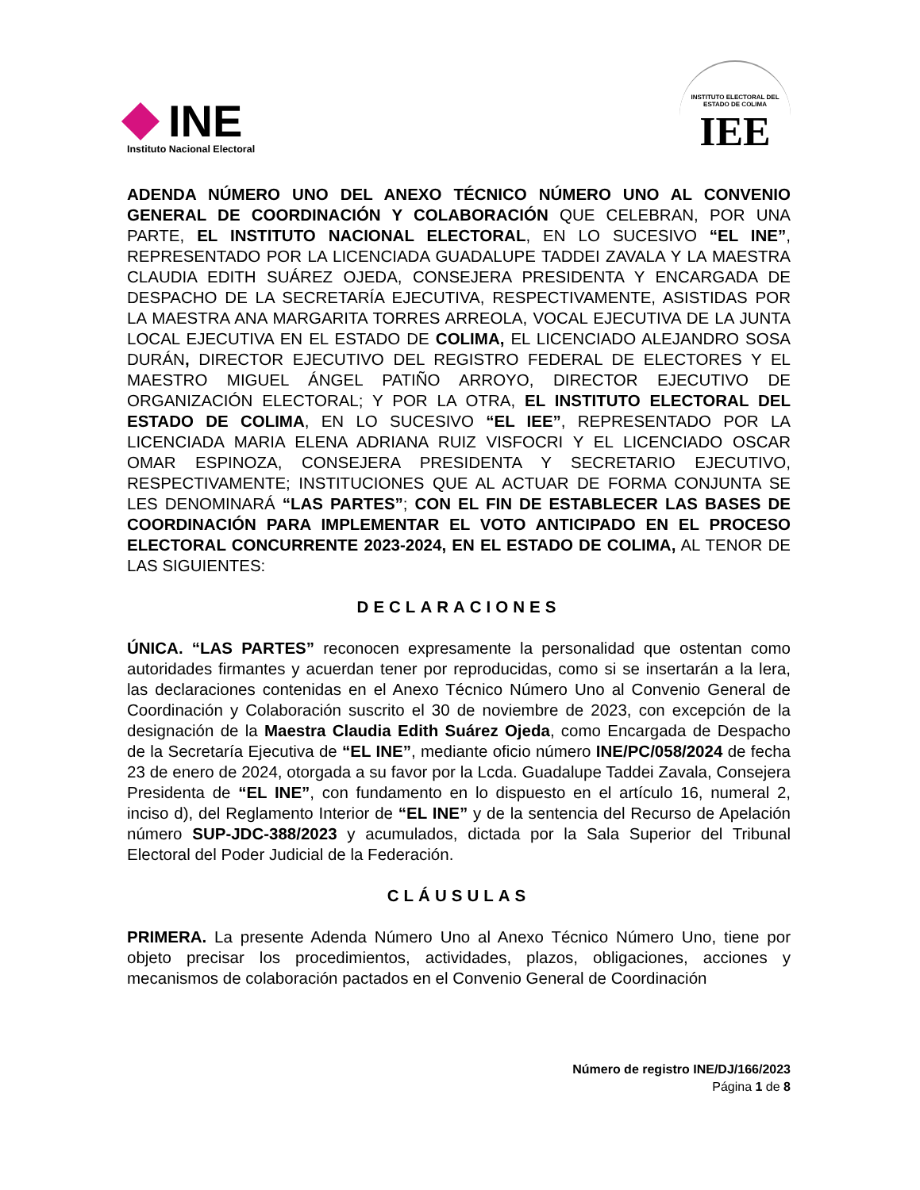INE
Instituto Nacional Electoral
INSTITUTO ELECTORAL DEL ESTADO DE COLIMA
IEE
ADENDA NÚMERO UNO DEL ANEXO TÉCNICO NÚMERO UNO AL CONVENIO GENERAL DE COORDINACIÓN Y COLABORACIÓN QUE CELEBRAN, POR UNA PARTE, EL INSTITUTO NACIONAL ELECTORAL, EN LO SUCESIVO “EL INE”, REPRESENTADO POR LA LICENCIADA GUADALUPE TADDEI ZAVALA Y LA MAESTRA CLAUDIA EDITH SUÁREZ OJEDA, CONSEJERA PRESIDENTA Y ENCARGADA DE DESPACHO DE LA SECRETARÍA EJECUTIVA, RESPECTIVAMENTE, ASISTIDAS POR LA MAESTRA ANA MARGARITA TORRES ARREOLA, VOCAL EJECUTIVA DE LA JUNTA LOCAL EJECUTIVA EN EL ESTADO DE COLIMA, EL LICENCIADO ALEJANDRO SOSA DURÁN, DIRECTOR EJECUTIVO DEL REGISTRO FEDERAL DE ELECTORES Y EL MAESTRO MIGUEL ÁNGEL PATIÑO ARROYO, DIRECTOR EJECUTIVO DE ORGANIZACIÓN ELECTORAL; Y POR LA OTRA, EL INSTITUTO ELECTORAL DEL ESTADO DE COLIMA, EN LO SUCESIVO “EL IEE”, REPRESENTADO POR LA LICENCIADA MARIA ELENA ADRIANA RUIZ VISFOCRI Y EL LICENCIADO OSCAR OMAR ESPINOZA, CONSEJERA PRESIDENTA Y SECRETARIO EJECUTIVO, RESPECTIVAMENTE; INSTITUCIONES QUE AL ACTUAR DE FORMA CONJUNTA SE LES DENOMINARÁ “LAS PARTES”; CON EL FIN DE ESTABLECER LAS BASES DE COORDINACIÓN PARA IMPLEMENTAR EL VOTO ANTICIPADO EN EL PROCESO ELECTORAL CONCURRENTE 2023-2024, EN EL ESTADO DE COLIMA, AL TENOR DE LAS SIGUIENTES:
DECLARACIONES
ÚNICA. “LAS PARTES” reconocen expresamente la personalidad que ostentan como autoridades firmantes y acuerdan tener por reproducidas, como si se insertarán a la lera, las declaraciones contenidas en el Anexo Técnico Número Uno al Convenio General de Coordinación y Colaboración suscrito el 30 de noviembre de 2023, con excepción de la designación de la Maestra Claudia Edith Suárez Ojeda, como Encargada de Despacho de la Secretaría Ejecutiva de “EL INE”, mediante oficio número INE/PC/058/2024 de fecha 23 de enero de 2024, otorgada a su favor por la Lcda. Guadalupe Taddei Zavala, Consejera Presidenta de “EL INE”, con fundamento en lo dispuesto en el artículo 16, numeral 2, inciso d), del Reglamento Interior de “EL INE” y de la sentencia del Recurso de Apelación número SUP-JDC-388/2023 y acumulados, dictada por la Sala Superior del Tribunal Electoral del Poder Judicial de la Federación.
CLÁUSULAS
PRIMERA. La presente Adenda Número Uno al Anexo Técnico Número Uno, tiene por objeto precisar los procedimientos, actividades, plazos, obligaciones, acciones y mecanismos de colaboración pactados en el Convenio General de Coordinación
Número de registro INE/DJ/166/2023
Página 1 de 8